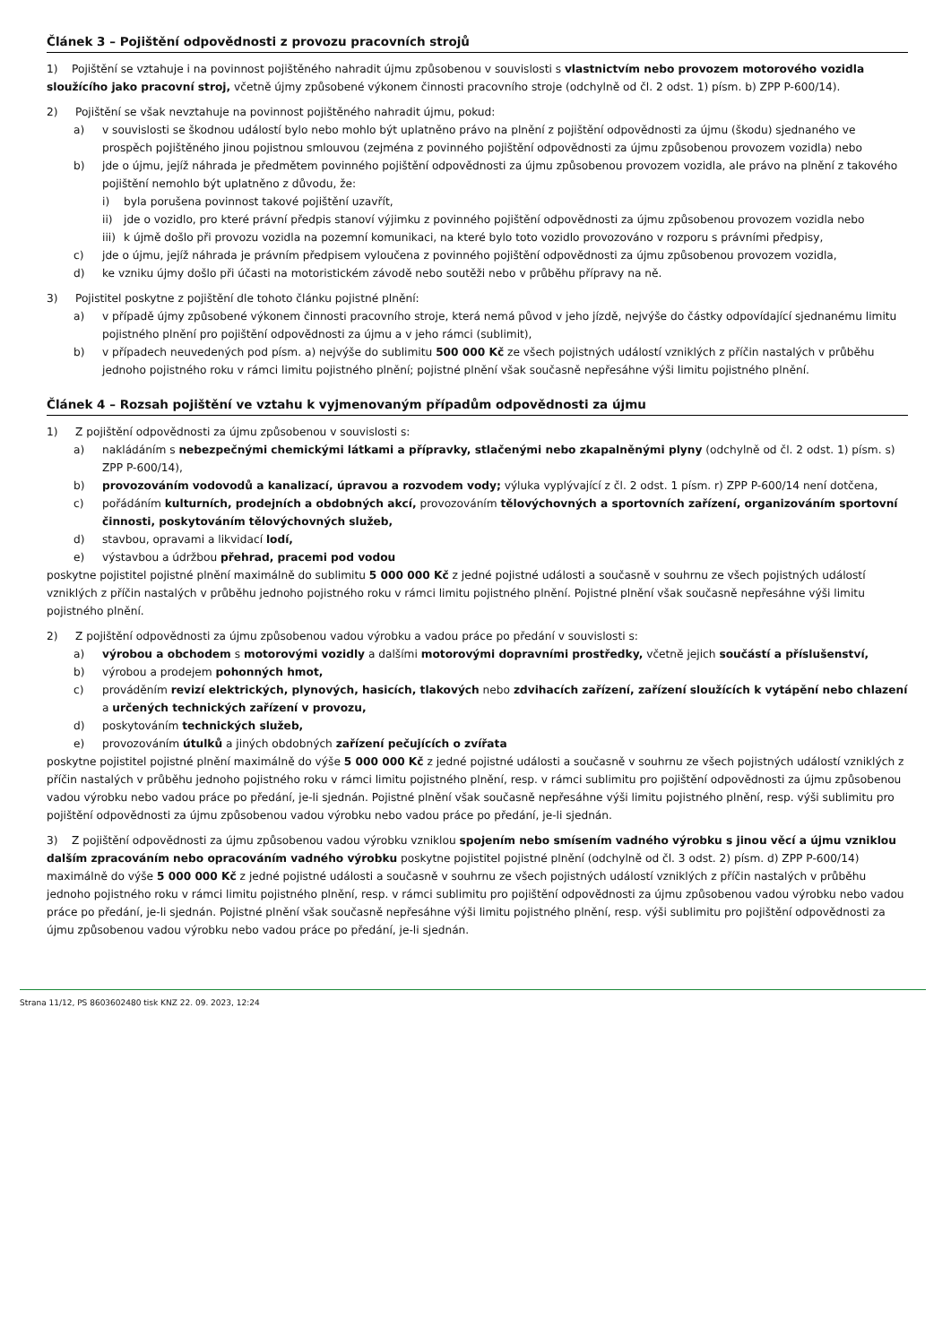Článek 3 – Pojištění odpovědnosti z provozu pracovních strojů
1) Pojištění se vztahuje i na povinnost pojištěného nahradit újmu způsobenou v souvislosti s vlastnictvím nebo provozem motorového vozidla sloužícího jako pracovní stroj, včetně újmy způsobené výkonem činnosti pracovního stroje (odchylně od čl. 2 odst. 1) písm. b) ZPP P-600/14).
2) Pojištění se však nevztahuje na povinnost pojištěného nahradit újmu, pokud:
a) v souvislosti se škodnou událostí bylo nebo mohlo být uplatněno právo na plnění z pojištění odpovědnosti za újmu (škodu) sjednaného ve prospěch pojištěného jinou pojistnou smlouvou (zejména z povinného pojištění odpovědnosti za újmu způsobenou provozem vozidla) nebo
b) jde o újmu, jejíž náhrada je předmětem povinného pojištění odpovědnosti za újmu způsobenou provozem vozidla, ale právo na plnění z takového pojištění nemohlo být uplatněno z důvodu, že:
i) byla porušena povinnost takové pojištění uzavřít,
ii) jde o vozidlo, pro které právní předpis stanoví výjimku z povinného pojištění odpovědnosti za újmu způsobenou provozem vozidla nebo
iii) k újmě došlo při provozu vozidla na pozemní komunikaci, na které bylo toto vozidlo provozováno v rozporu s právními předpisy,
c) jde o újmu, jejíž náhrada je právním předpisem vyloučena z povinného pojištění odpovědnosti za újmu způsobenou provozem vozidla,
d) ke vzniku újmy došlo při účasti na motoristickém závodě nebo soutěži nebo v průběhu přípravy na ně.
3) Pojistitel poskytne z pojištění dle tohoto článku pojistné plnění:
a) v případě újmy způsobené výkonem činnosti pracovního stroje, která nemá původ v jeho jízdě, nejvýše do částky odpovídající sjednanému limitu pojistného plnění pro pojištění odpovědnosti za újmu a v jeho rámci (sublimit),
b) v případech neuvedených pod písm. a) nejvýše do sublimitu 500 000 Kč ze všech pojistných událostí vzniklých z příčin nastalých v průběhu jednoho pojistného roku v rámci limitu pojistného plnění; pojistné plnění však současně nepřesáhne výši limitu pojistného plnění.
Článek 4 – Rozsah pojištění ve vztahu k vyjmenovaným případům odpovědnosti za újmu
1) Z pojištění odpovědnosti za újmu způsobenou v souvislosti s:
a) nakládáním s nebezpečnými chemickými látkami a přípravky, stlačenými nebo zkapalněnými plyny (odchylně od čl. 2 odst. 1) písm. s) ZPP P-600/14),
b) provozováním vodovodů a kanalizací, úpravou a rozvodem vody; výluka vyplývající z čl. 2 odst. 1 písm. r) ZPP P-600/14 není dotčena,
c) pořádáním kulturních, prodejních a obdobných akcí, provozováním tělovýchovných a sportovních zařízení, organizováním sportovní činnosti, poskytováním tělovýchovných služeb,
d) stavbou, opravami a likvidací lodí,
e) výstavbou a údržbou přehrad, pracemi pod vodou
poskytne pojistitel pojistné plnění maximálně do sublimitu 5 000 000 Kč z jedné pojistné události a současně v souhrnu ze všech pojistných událostí vzniklých z příčin nastalých v průběhu jednoho pojistného roku v rámci limitu pojistného plnění. Pojistné plnění však současně nepřesáhne výši limitu pojistného plnění.
2) Z pojištění odpovědnosti za újmu způsobenou vadou výrobku a vadou práce po předání v souvislosti s:
a) výrobou a obchodem s motorovými vozidly a dalšími motorovými dopravními prostředky, včetně jejich součástí a příslušenství,
b) výrobou a prodejem pohonných hmot,
c) prováděním revizí elektrických, plynových, hasicích, tlakových nebo zdvihacích zařízení, zařízení sloužících k vytápění nebo chlazení a určených technických zařízení v provozu,
d) poskytováním technických služeb,
e) provozováním útulků a jiných obdobných zařízení pečujících o zvířata
poskytne pojistitel pojistné plnění maximálně do výše 5 000 000 Kč z jedné pojistné události a současně v souhrnu ze všech pojistných událostí vzniklých z příčin nastalých v průběhu jednoho pojistného roku v rámci limitu pojistného plnění, resp. v rámci sublimitu pro pojištění odpovědnosti za újmu způsobenou vadou výrobku nebo vadou práce po předání, je-li sjednán. Pojistné plnění však současně nepřesáhne výši limitu pojistného plnění, resp. výši sublimitu pro pojištění odpovědnosti za újmu způsobenou vadou výrobku nebo vadou práce po předání, je-li sjednán.
3) Z pojištění odpovědnosti za újmu způsobenou vadou výrobku vzniklou spojením nebo smísením vadného výrobku s jinou věcí a újmu vzniklou dalším zpracováním nebo opracováním vadného výrobku poskytne pojistitel pojistné plnění (odchylně od čl. 3 odst. 2) písm. d) ZPP P-600/14) maximálně do výše 5 000 000 Kč z jedné pojistné události a současně v souhrnu ze všech pojistných událostí vzniklých z příčin nastalých v průběhu jednoho pojistného roku v rámci limitu pojistného plnění, resp. v rámci sublimitu pro pojištění odpovědnosti za újmu způsobenou vadou výrobku nebo vadou práce po předání, je-li sjednán. Pojistné plnění však současně nepřesáhne výši limitu pojistného plnění, resp. výši sublimitu pro pojištění odpovědnosti za újmu způsobenou vadou výrobku nebo vadou práce po předání, je-li sjednán.
Strana 11/12, PS 8603602480 tisk KNZ 22. 09. 2023, 12:24